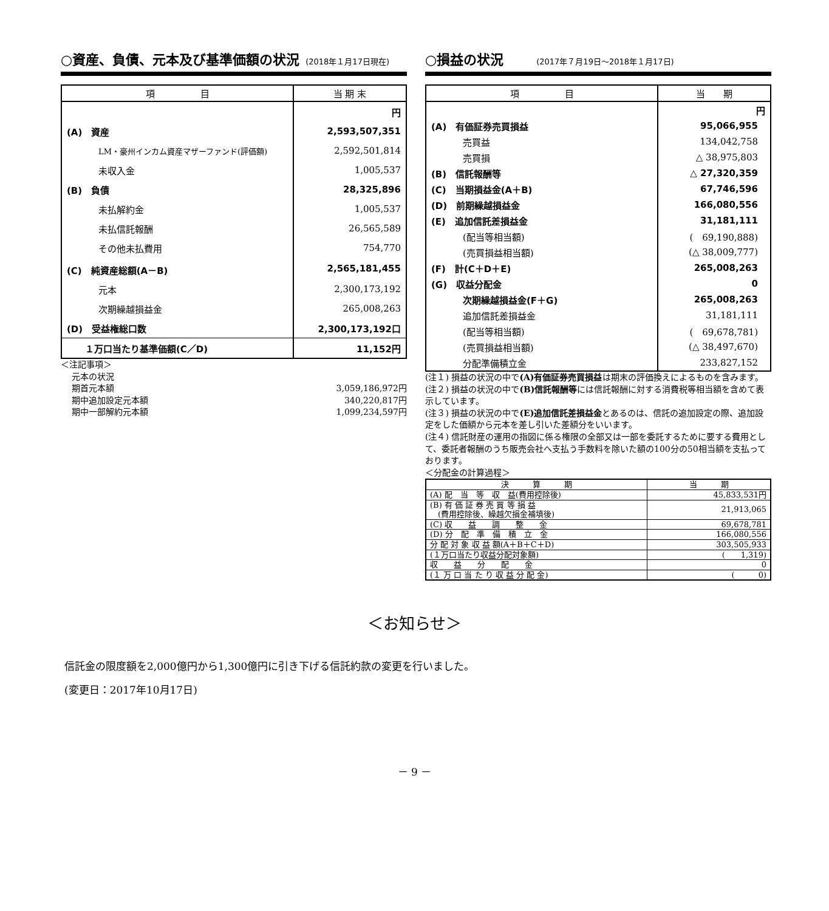○資産、負債、元本及び基準価額の状況 (2018年１月17日現在)
| 項 目 | 当 期 末 |
| --- | --- |
| | 円 |
| (A) 資産 | 2,593,507,351 |
| LM・豪州インカム資産マザーファンド(評価額) | 2,592,501,814 |
| 未収入金 | 1,005,537 |
| (B) 負債 | 28,325,896 |
| 未払解約金 | 1,005,537 |
| 未払信託報酬 | 26,565,589 |
| その他未払費用 | 754,770 |
| (C) 純資産総額(A－B) | 2,565,181,455 |
| 元本 | 2,300,173,192 |
| 次期繰越損益金 | 265,008,263 |
| (D) 受益権総口数 | 2,300,173,192口 |
| １万口当たり基準価額(C／D) | 11,152円 |
＜注記事項＞
元本の状況
期首元本額 3,059,186,972円
期中追加設定元本額 340,220,817円
期中一部解約元本額 1,099,234,597円
○損益の状況　　(2017年７月19日～2018年１月17日)
| 項 目 | 当 期 |
| --- | --- |
| | 円 |
| (A) 有価証券売買損益 | 95,066,955 |
| 売買益 | 134,042,758 |
| 売買損 | △ 38,975,803 |
| (B) 信託報酬等 | △ 27,320,359 |
| (C) 当期損益金(A＋B) | 67,746,596 |
| (D) 前期繰越損益金 | 166,080,556 |
| (E) 追加信託差損益金 | 31,181,111 |
| (配当等相当額) | ( 69,190,888) |
| (売買損益相当額) | (△ 38,009,777) |
| (F) 計(C＋D＋E) | 265,008,263 |
| (G) 収益分配金 | 0 |
| 次期繰越損益金(F＋G) | 265,008,263 |
| 追加信託差損益金 | 31,181,111 |
| (配当等相当額) | ( 69,678,781) |
| (売買損益相当額) | (△ 38,497,670) |
| 分配準備積立金 | 233,827,152 |
(注１) 損益の状況の中で(A)有価証券売買損益は期末の評価換えによるものを含みます。
(注２) 損益の状況の中で(B)信託報酬等には信託報酬に対する消費税等相当額を含めて表示しています。
(注３) 損益の状況の中で(E)追加信託差損益金とあるのは、信託の追加設定の際、追加設定をした価額から元本を差し引いた差額分をいいます。
(注４) 信託財産の運用の指図に係る権限の全部又は一部を委託するために要する費用として、委託者報酬のうち販売会社へ支払う手数料を除いた額の100分の50相当額を支払っております。
＜分配金の計算過程＞
| 決 算 期 | 当 期 |
| --- | --- |
| (A) 配 当 等 収 益(費用控除後) | 45,833,531円 |
| (B) 有 価 証 券 売 買 等 損 益 (費用控除後、繰越欠損金補填後) | 21,913,065 |
| (C) 収 益 調 整 金 | 69,678,781 |
| (D) 分 配 準 備 積 立 金 | 166,080,556 |
| 分 配 対 象 収 益 額(A＋B＋C＋D) | 303,505,933 |
| (１万口当たり収益分配対象額) | ( 1,319) |
| 収 益 分 配 金 | 0 |
| (１ 万 口 当 た り 収 益 分 配 金) | ( 0) |
＜お知らせ＞
信託金の限度額を2,000億円から1,300億円に引き下げる信託約款の変更を行いました。
(変更日：2017年10月17日)
－ 9 －